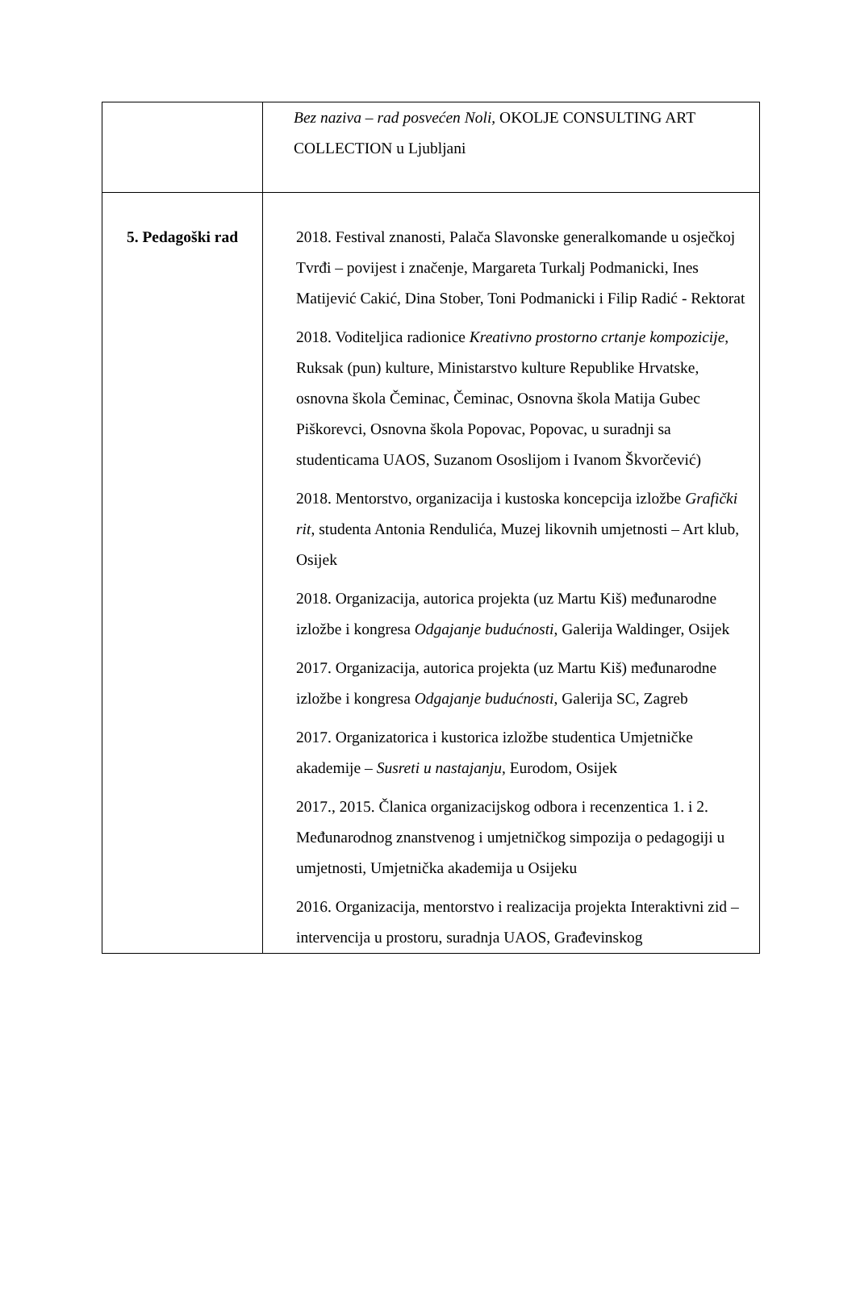| | Bez naziva – rad posvećen Noli, OKOLJE CONSULTING ART COLLECTION u Ljubljani |
| 5. Pedagoški rad | 2018. Festival znanosti, Palača Slavonske generalkomande u osječkoj Tvrđi – povijest i značenje, Margareta Turkalj Podmanicki, Ines Matijević Cakić, Dina Stober, Toni Podmanicki i Filip Radić - Rektorat 2018. Voditeljica radionice Kreativno prostorno crtanje kompozicije , Ruksak (pun) kulture, Ministarstvo kulture Republike Hrvatske, osnovna škola Čeminac, Čeminac, Osnovna škola Matija Gubec Piškorevci, Osnovna škola Popovac, Popovac, u suradnji sa studenticama UAOS, Suzanom Ososlijom i Ivanom Škvorčević) 2018. Mentorstvo, organizacija i kustoska koncepcija izložbe Grafički rit , studenta Antonia Rendulića, Muzej likovnih umjetnosti – Art klub, Osijek 2018. Organizacija, autorica projekta (uz Martu Kiš) međunarodne izložbe i kongresa Odgajanje budućnosti , Galerija Waldinger, Osijek 2017. Organizacija, autorica projekta (uz Martu Kiš) međunarodne izložbe i kongresa Odgajanje budućnosti , Galerija SC, Zagreb 2017. Organizatorica i kustorica izložbe studentica Umjetničke akademije – Susreti u nastajanju , Eurodom, Osijek 2017., 2015. Članica organizacijskog odbora i recenzentica 1. i 2. Međunarodnog znanstvenog i umjetničkog simpozija o pedagogiji u umjetnosti, Umjetnička akademija u Osijeku 2016. Organizacija, mentorstvo i realizacija projekta Interaktivni zid – intervencija u prostoru, suradnja UAOS, Građevinskog |